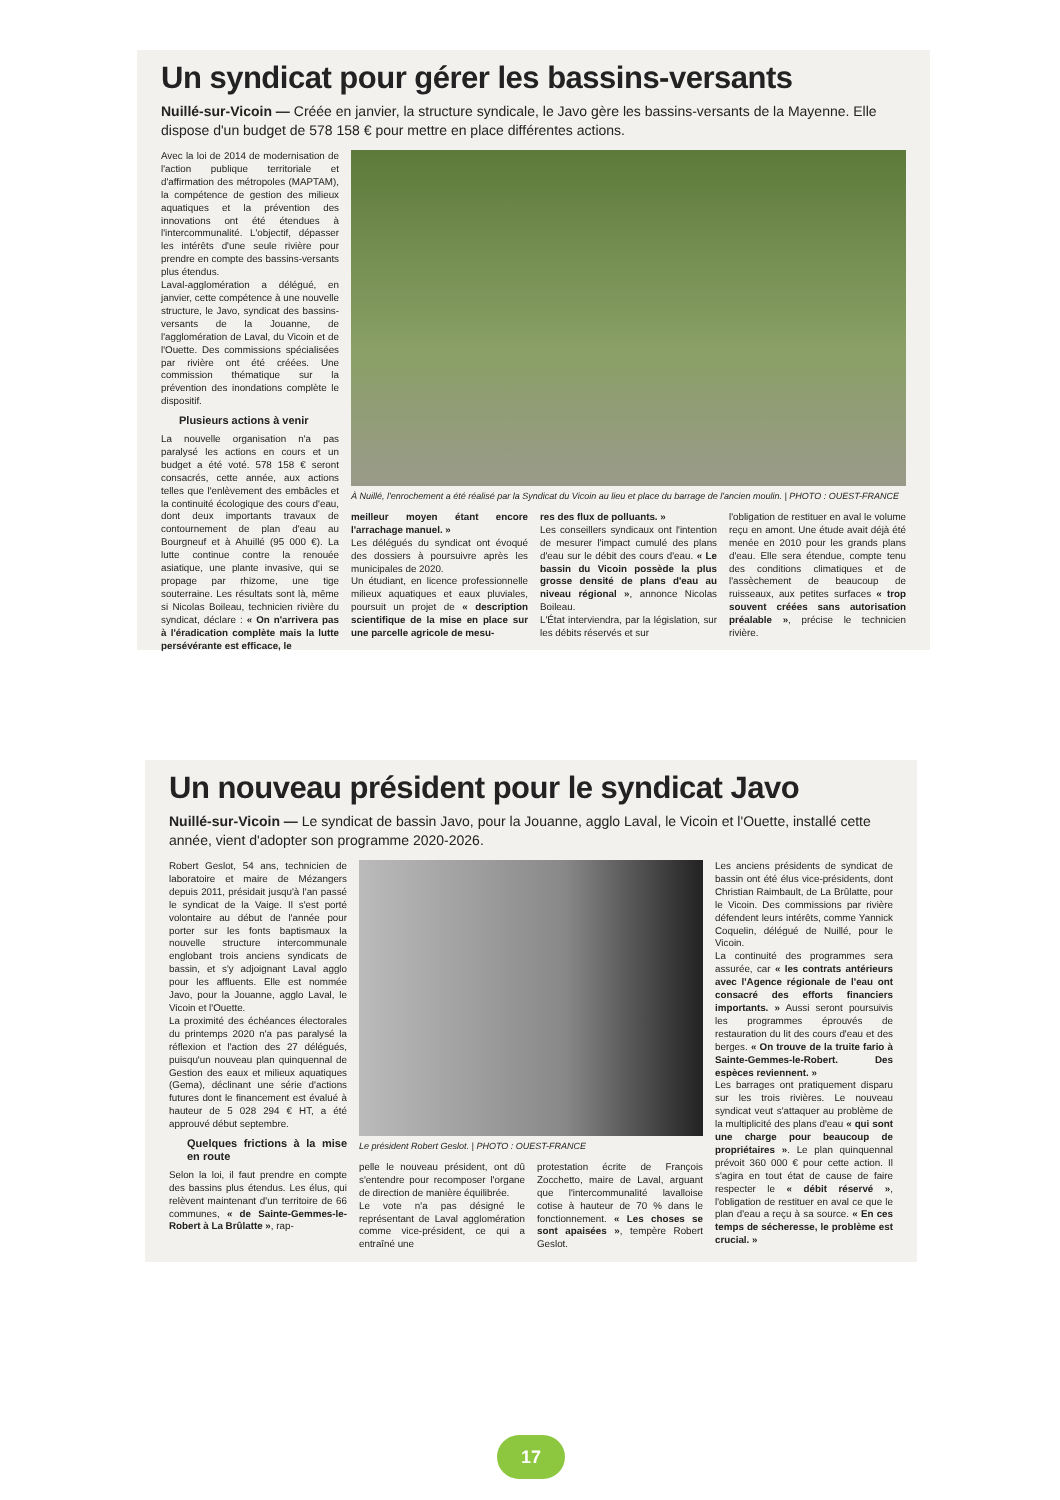Un syndicat pour gérer les bassins-versants
Nuillé-sur-Vicoin — Créée en janvier, la structure syndicale, le Javo gère les bassins-versants de la Mayenne. Elle dispose d'un budget de 578 158 € pour mettre en place différentes actions.
Avec la loi de 2014 de modernisation de l'action publique territoriale et d'affirmation des métropoles (MAPTAM), la compétence de gestion des milieux aquatiques et la prévention des innovations ont été étendues à l'intercommunalité. L'objectif, dépasser les intérêts d'une seule rivière pour prendre en compte des bassins-versants plus étendus.
Laval-agglomération a délégué, en janvier, cette compétence à une nouvelle structure, le Javo, syndicat des bassins-versants de la Jouanne, de l'agglomération de Laval, du Vicoin et de l'Ouette. Des commissions spécialisées par rivière ont été créées. Une commission thématique sur la prévention des inondations complète le dispositif.
Plusieurs actions à venir
La nouvelle organisation n'a pas paralysé les actions en cours et un budget a été voté. 578 158 € seront consacrés, cette année, aux actions telles que l'enlèvement des embâcles et la continuité écologique des cours d'eau, dont deux importants travaux de contournement de plan d'eau au Bourgneuf et à Ahuillé (95 000 €). La lutte continue contre la renouée asiatique, une plante invasive, qui se propage par rhizome, une tige souterraine. Les résultats sont là, même si Nicolas Boileau, technicien rivière du syndicat, déclare : « On n'arrivera pas à l'éradication complète mais la lutte persévérante est efficace, le
À Nuillé, l'enrochement a été réalisé par la Syndicat du Vicoin au lieu et place du barrage de l'ancien moulin. | PHOTO : OUEST-FRANCE
meilleur moyen étant encore l'arrachage manuel. »
Les délégués du syndicat ont évoqué des dossiers à poursuivre après les municipales de 2020.
Un étudiant, en licence professionnelle milieux aquatiques et eaux pluviales, poursuit un projet de « description scientifique de la mise en place sur une parcelle agricole de mesu-
res des flux de polluants. »
Les conseillers syndicaux ont l'intention de mesurer l'impact cumulé des plans d'eau sur le débit des cours d'eau. « Le bassin du Vicoin possède la plus grosse densité de plans d'eau au niveau régional », annonce Nicolas Boileau.
L'État interviendra, par la législation, sur les débits réservés et sur
l'obligation de restituer en aval le volume reçu en amont. Une étude avait déjà été menée en 2010 pour les grands plans d'eau. Elle sera étendue, compte tenu des conditions climatiques et de l'assèchement de beaucoup de ruisseaux, aux petites surfaces « trop souvent créées sans autorisation préalable », précise le technicien rivière.
Un nouveau président pour le syndicat Javo
Nuillé-sur-Vicoin — Le syndicat de bassin Javo, pour la Jouanne, agglo Laval, le Vicoin et l'Ouette, installé cette année, vient d'adopter son programme 2020-2026.
Robert Geslot, 54 ans, technicien de laboratoire et maire de Mézangers depuis 2011, présidait jusqu'à l'an passé le syndicat de la Vaige. Il s'est porté volontaire au début de l'année pour porter sur les fonts baptismaux la nouvelle structure intercommunale englobant trois anciens syndicats de bassin, et s'y adjoignant Laval agglo pour les affluents. Elle est nommée Javo, pour la Jouanne, agglo Laval, le Vicoin et l'Ouette.
La proximité des échéances électorales du printemps 2020 n'a pas paralysé la réflexion et l'action des 27 délégués, puisqu'un nouveau plan quinquennal de Gestion des eaux et milieux aquatiques (Gema), déclinant une série d'actions futures dont le financement est évalué à hauteur de 5 028 294 € HT, a été approuvé début septembre.
Quelques frictions à la mise en route
Selon la loi, il faut prendre en compte des bassins plus étendus. Les élus, qui relèvent maintenant d'un territoire de 66 communes, « de Sainte-Gemmes-le-Robert à La Brûlatte », rap-
Le président Robert Geslot. | PHOTO : OUEST-FRANCE
pelle le nouveau président, ont dû s'entendre pour recomposer l'organe de direction de manière équilibrée.
Le vote n'a pas désigné le représentant de Laval agglomération comme vice-président, ce qui a entraîné une
protestation écrite de François Zocchetto, maire de Laval, arguant que l'intercommunalité lavalloise cotise à hauteur de 70 % dans le fonctionnement. « Les choses se sont apaisées », tempère Robert Geslot.
Les anciens présidents de syndicat de bassin ont été élus vice-présidents, dont Christian Raimbault, de La Brûlatte, pour le Vicoin. Des commissions par rivière défendent leurs intérêts, comme Yannick Coquelin, délégué de Nuillé, pour le Vicoin.
La continuité des programmes sera assurée, car « les contrats antérieurs avec l'Agence régionale de l'eau ont consacré des efforts financiers importants. » Aussi seront poursuivis les programmes éprouvés de restauration du lit des cours d'eau et des berges. « On trouve de la truite fario à Sainte-Gemmes-le-Robert. Des espèces reviennent. »
Les barrages ont pratiquement disparu sur les trois rivières. Le nouveau syndicat veut s'attaquer au problème de la multiplicité des plans d'eau « qui sont une charge pour beaucoup de propriétaires ». Le plan quinquennal prévoit 360 000 € pour cette action. Il s'agira en tout état de cause de faire respecter le « débit réservé », l'obligation de restituer en aval ce que le plan d'eau a reçu à sa source. « En ces temps de sécheresse, le problème est crucial. »
17